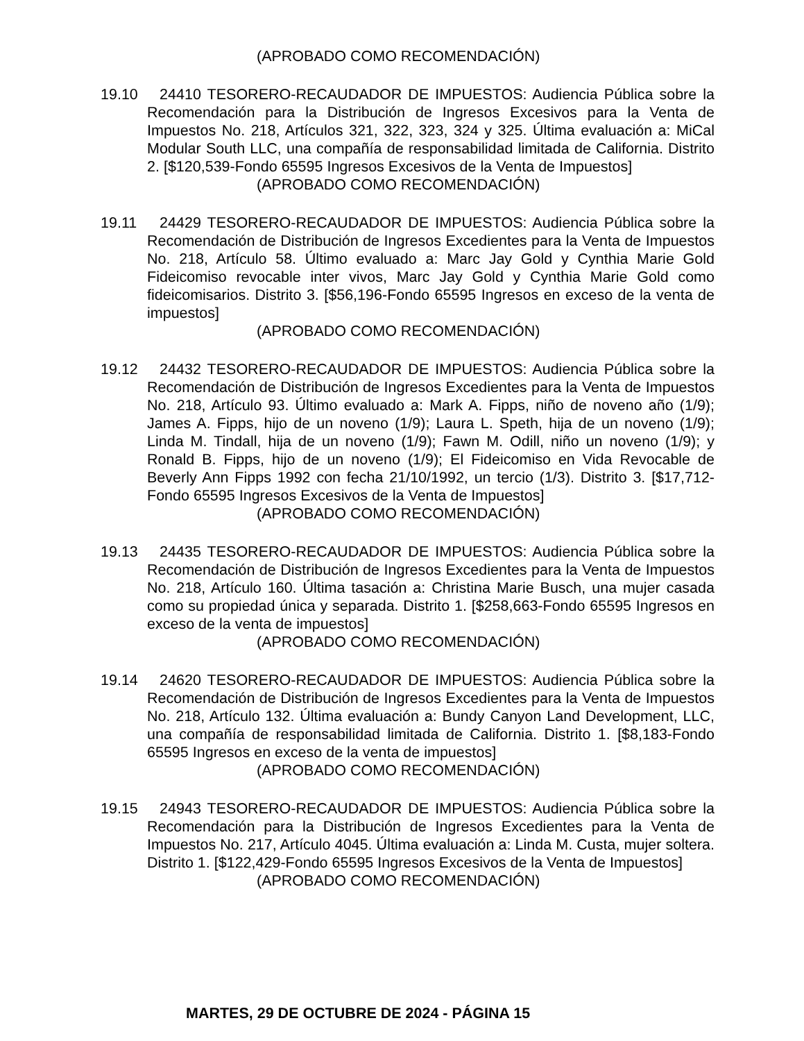(APROBADO COMO RECOMENDACIÓN)
19.10 24410 TESORERO-RECAUDADOR DE IMPUESTOS: Audiencia Pública sobre la Recomendación para la Distribución de Ingresos Excesivos para la Venta de Impuestos No. 218, Artículos 321, 322, 323, 324 y 325. Última evaluación a: MiCal Modular South LLC, una compañía de responsabilidad limitada de California. Distrito 2. [$120,539-Fondo 65595 Ingresos Excesivos de la Venta de Impuestos]
(APROBADO COMO RECOMENDACIÓN)
19.11 24429 TESORERO-RECAUDADOR DE IMPUESTOS: Audiencia Pública sobre la Recomendación de Distribución de Ingresos Excedientes para la Venta de Impuestos No. 218, Artículo 58. Último evaluado a: Marc Jay Gold y Cynthia Marie Gold Fideicomiso revocable inter vivos, Marc Jay Gold y Cynthia Marie Gold como fideicomisarios. Distrito 3. [$56,196-Fondo 65595 Ingresos en exceso de la venta de impuestos]
(APROBADO COMO RECOMENDACIÓN)
19.12 24432 TESORERO-RECAUDADOR DE IMPUESTOS: Audiencia Pública sobre la Recomendación de Distribución de Ingresos Excedientes para la Venta de Impuestos No. 218, Artículo 93. Último evaluado a: Mark A. Fipps, niño de noveno año (1/9); James A. Fipps, hijo de un noveno (1/9); Laura L. Speth, hija de un noveno (1/9); Linda M. Tindall, hija de un noveno (1/9); Fawn M. Odill, niño un noveno (1/9); y Ronald B. Fipps, hijo de un noveno (1/9); El Fideicomiso en Vida Revocable de Beverly Ann Fipps 1992 con fecha 21/10/1992, un tercio (1/3). Distrito 3. [$17,712-Fondo 65595 Ingresos Excesivos de la Venta de Impuestos]
(APROBADO COMO RECOMENDACIÓN)
19.13 24435 TESORERO-RECAUDADOR DE IMPUESTOS: Audiencia Pública sobre la Recomendación de Distribución de Ingresos Excedientes para la Venta de Impuestos No. 218, Artículo 160. Última tasación a: Christina Marie Busch, una mujer casada como su propiedad única y separada. Distrito 1. [$258,663-Fondo 65595 Ingresos en exceso de la venta de impuestos]
(APROBADO COMO RECOMENDACIÓN)
19.14 24620 TESORERO-RECAUDADOR DE IMPUESTOS: Audiencia Pública sobre la Recomendación de Distribución de Ingresos Excedientes para la Venta de Impuestos No. 218, Artículo 132. Última evaluación a: Bundy Canyon Land Development, LLC, una compañía de responsabilidad limitada de California. Distrito 1. [$8,183-Fondo 65595 Ingresos en exceso de la venta de impuestos]
(APROBADO COMO RECOMENDACIÓN)
19.15 24943 TESORERO-RECAUDADOR DE IMPUESTOS: Audiencia Pública sobre la Recomendación para la Distribución de Ingresos Excedientes para la Venta de Impuestos No. 217, Artículo 4045. Última evaluación a: Linda M. Custa, mujer soltera. Distrito 1. [$122,429-Fondo 65595 Ingresos Excesivos de la Venta de Impuestos]
(APROBADO COMO RECOMENDACIÓN)
MARTES, 29 DE OCTUBRE DE 2024 - PÁGINA 15